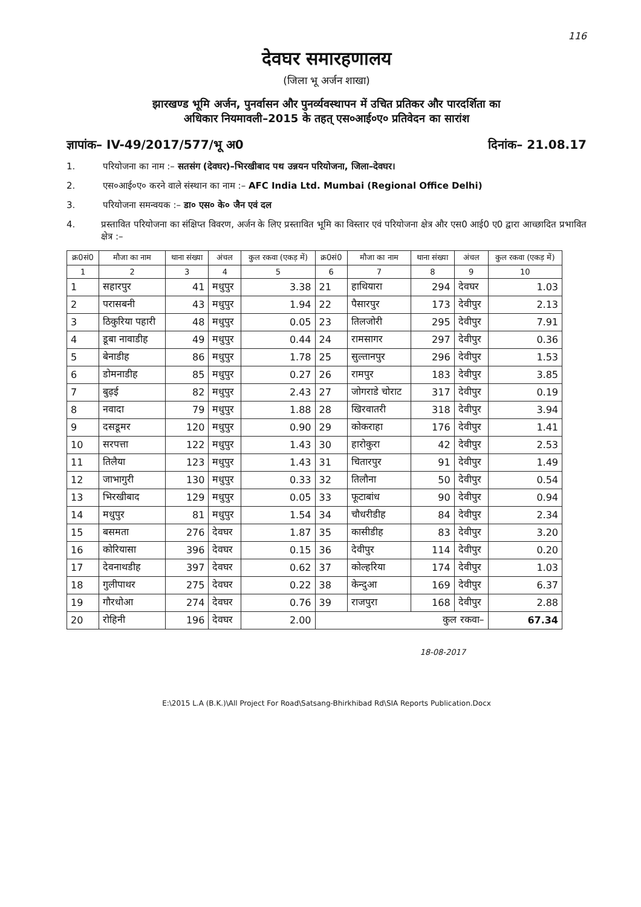116
देवघर समारहणालय
(जिला भू अर्जन शाखा)
झारखण्ड भूमि अर्जन, पुनर्वासन और पुनर्व्यवस्थापन में उचित प्रतिकर और पारदर्शिता का
अधिकार नियमावली–2015 के तहत् एस०आई०ए० प्रतिवेदन का सारांश
ज्ञापांक– IV-49/2017/577/भू अ0 दिनांक– 21.08.17
1. परियोजना का नाम :– सतसंग (देवघर)–भिरखीबाद पथ उन्नयन परियोजना, जिला–देवघर।
2. एस०आई०ए० करने वाले संस्थान का नाम :– AFC India Ltd. Mumbai (Regional Office Delhi)
3. परियोजना समन्वयक :– डा० एस० के० जैन एवं दल
4. प्रस्तावित परियोजना का संक्षिप्त विवरण, अर्जन के लिए प्रस्तावित भूमि का विस्तार एवं परियोजना क्षेत्र और एस0 आई0 ए0 द्वारा आच्छादित प्रभावित क्षेत्र :–
| क्र0सं0 | मौजा का नाम | थाना संख्या | अंचल | कुल रकवा (एकड़ में) | क्र0सं0 | मौजा का नाम | थाना संख्या | अंचल | कुल रकवा (एकड़ में) |
| --- | --- | --- | --- | --- | --- | --- | --- | --- | --- |
| 1 | 2 | 3 | 4 | 5 | 6 | 7 | 8 | 9 | 10 |
| 1 | सहारपुर | 41 | मधुपुर | 3.38 | 21 | हाथियारा | 294 | देवघर | 1.03 |
| 2 | परासबनी | 43 | मधुपुर | 1.94 | 22 | पैसारपुर | 173 | देवीपुर | 2.13 |
| 3 | ठिकुरिया पहारी | 48 | मधुपुर | 0.05 | 23 | तिलजोरी | 295 | देवीपुर | 7.91 |
| 4 | डूबा नावाडीह | 49 | मधुपुर | 0.44 | 24 | रामसागर | 297 | देवीपुर | 0.36 |
| 5 | बेनाडीह | 86 | मधुपुर | 1.78 | 25 | सुल्तानपुर | 296 | देवीपुर | 1.53 |
| 6 | डोमनाडीह | 85 | मधुपुर | 0.27 | 26 | रामपुर | 183 | देवीपुर | 3.85 |
| 7 | बुढ़ई | 82 | मधुपुर | 2.43 | 27 | जोगराडे चोराट | 317 | देवीपुर | 0.19 |
| 8 | नवादा | 79 | मधुपुर | 1.88 | 28 | खिरवातरी | 318 | देवीपुर | 3.94 |
| 9 | दसडूमर | 120 | मधुपुर | 0.90 | 29 | कोकराहा | 176 | देवीपुर | 1.41 |
| 10 | सरपत्ता | 122 | मधुपुर | 1.43 | 30 | हारोकुरा | 42 | देवीपुर | 2.53 |
| 11 | तिलैया | 123 | मधुपुर | 1.43 | 31 | चितारपुर | 91 | देवीपुर | 1.49 |
| 12 | जाभागुरी | 130 | मधुपुर | 0.33 | 32 | तिलौना | 50 | देवीपुर | 0.54 |
| 13 | भिरखीबाद | 129 | मधुपुर | 0.05 | 33 | फूटाबांध | 90 | देवीपुर | 0.94 |
| 14 | मधुपुर | 81 | मधुपुर | 1.54 | 34 | चौधरीडीह | 84 | देवीपुर | 2.34 |
| 15 | बसमता | 276 | देवघर | 1.87 | 35 | कासीडीह | 83 | देवीपुर | 3.20 |
| 16 | कोरियासा | 396 | देवघर | 0.15 | 36 | देवीपुर | 114 | देवीपुर | 0.20 |
| 17 | देवनाथडीह | 397 | देवघर | 0.62 | 37 | कोल्हरिया | 174 | देवीपुर | 1.03 |
| 18 | गुलीपाथर | 275 | देवघर | 0.22 | 38 | केन्दुआ | 169 | देवीपुर | 6.37 |
| 19 | गौरधोआ | 274 | देवघर | 0.76 | 39 | राजपुरा | 168 | देवीपुर | 2.88 |
| 20 | रोहिनी | 196 | देवघर | 2.00 | कुल रकवा– | | | | 67.34 |
18-08-2017
E:\2015 L.A (B.K.)\All Project For Road\Satsang-Bhirkhibad Rd\SIA Reports Publication.Docx